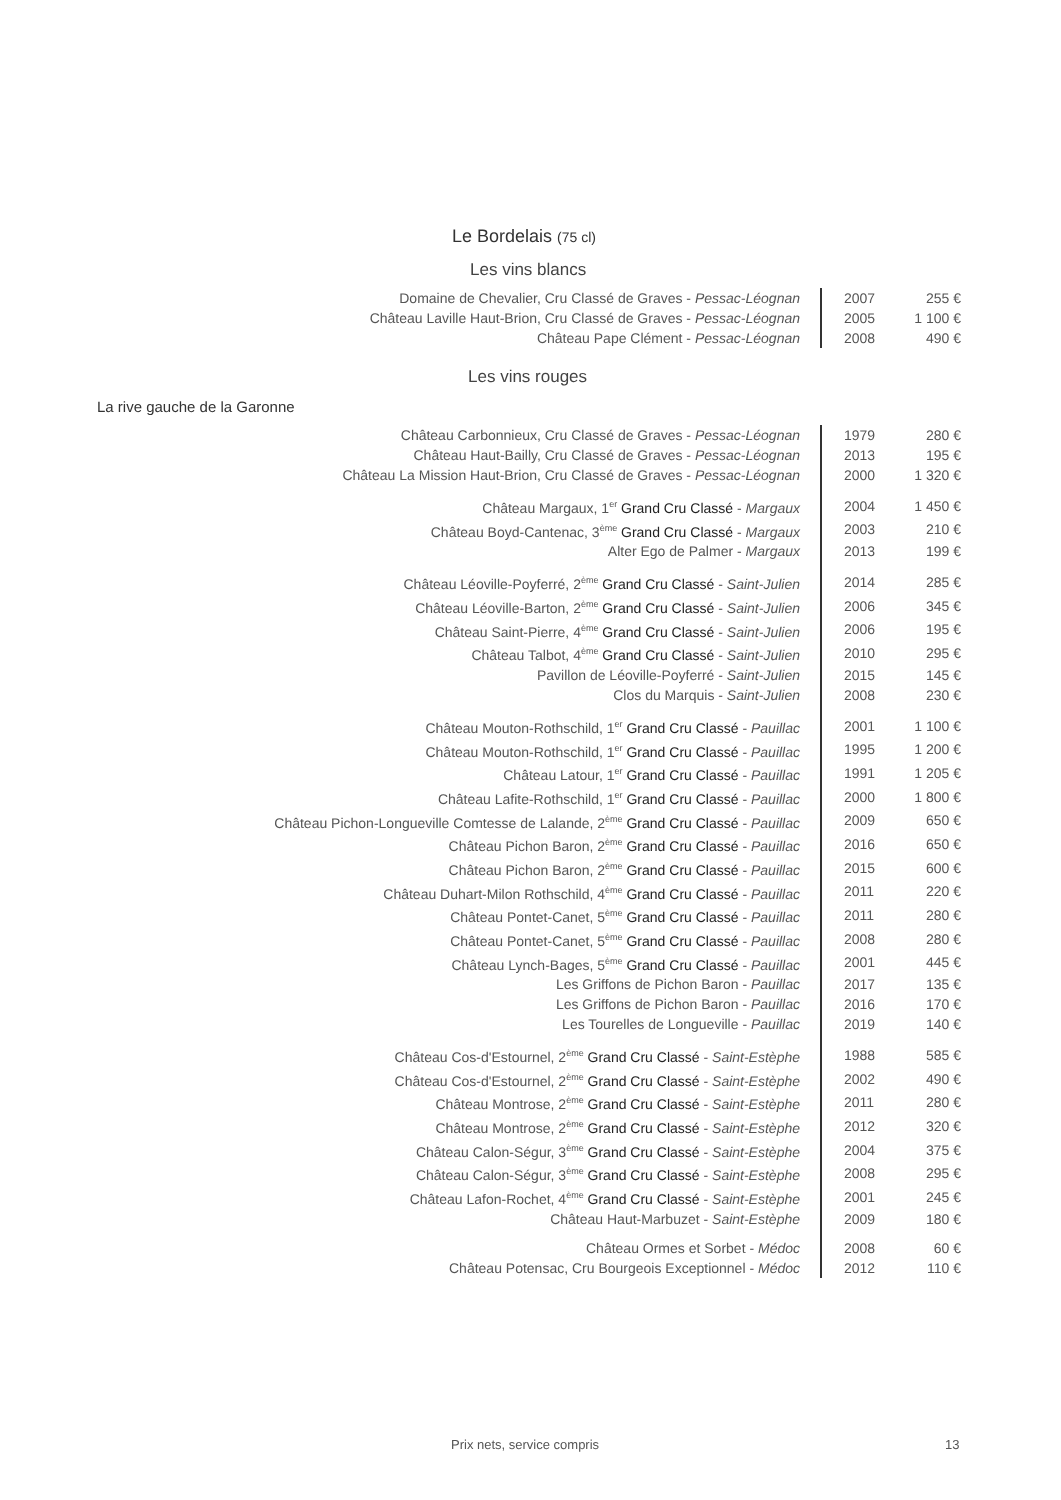Le Bordelais (75 cl)
Les vins blancs
| Domaine de Chevalier, Cru Classé de Graves - Pessac-Léognan | 2007 | 255 € |
| Château Laville Haut-Brion, Cru Classé de Graves - Pessac-Léognan | 2005 | 1 100 € |
| Château Pape Clément - Pessac-Léognan | 2008 | 490 € |
Les vins rouges
La rive gauche de la Garonne
| Château Carbonnieux, Cru Classé de Graves - Pessac-Léognan | 1979 | 280 € |
| Château Haut-Bailly, Cru Classé de Graves - Pessac-Léognan | 2013 | 195 € |
| Château La Mission Haut-Brion, Cru Classé de Graves - Pessac-Léognan | 2000 | 1 320 € |
| Château Margaux, 1<sup>er</sup> Grand Cru Classé - Margaux | 2004 | 1 450 € |
| Château Boyd-Cantenac, 3<sup>ème</sup> Grand Cru Classé - Margaux | 2003 | 210 € |
| Alter Ego de Palmer - Margaux | 2013 | 199 € |
| Château Léoville-Poyferré, 2<sup>ème</sup> Grand Cru Classé - Saint-Julien | 2014 | 285 € |
| Château Léoville-Barton, 2<sup>ème</sup> Grand Cru Classé - Saint-Julien | 2006 | 345 € |
| Château Saint-Pierre, 4<sup>ème</sup> Grand Cru Classé - Saint-Julien | 2006 | 195 € |
| Château Talbot, 4<sup>ème</sup> Grand Cru Classé - Saint-Julien | 2010 | 295 € |
| Pavillon de Léoville-Poyferré - Saint-Julien | 2015 | 145 € |
| Clos du Marquis - Saint-Julien | 2008 | 230 € |
| Château Mouton-Rothschild, 1<sup>er</sup> Grand Cru Classé - Pauillac | 2001 | 1 100 € |
| Château Mouton-Rothschild, 1<sup>er</sup> Grand Cru Classé - Pauillac | 1995 | 1 200 € |
| Château Latour, 1<sup>er</sup> Grand Cru Classé - Pauillac | 1991 | 1 205 € |
| Château Lafite-Rothschild, 1<sup>er</sup> Grand Cru Classé - Pauillac | 2000 | 1 800 € |
| Château Pichon-Longueville Comtesse de Lalande, 2<sup>ème</sup> Grand Cru Classé - Pauillac | 2009 | 650 € |
| Château Pichon Baron, 2<sup>ème</sup> Grand Cru Classé - Pauillac | 2016 | 650 € |
| Château Pichon Baron, 2<sup>ème</sup> Grand Cru Classé - Pauillac | 2015 | 600 € |
| Château Duhart-Milon Rothschild, 4<sup>ème</sup> Grand Cru Classé - Pauillac | 2011 | 220 € |
| Château Pontet-Canet, 5<sup>ème</sup> Grand Cru Classé - Pauillac | 2011 | 280 € |
| Château Pontet-Canet, 5<sup>ème</sup> Grand Cru Classé - Pauillac | 2008 | 280 € |
| Château Lynch-Bages, 5<sup>ème</sup> Grand Cru Classé - Pauillac | 2001 | 445 € |
| Les Griffons de Pichon Baron - Pauillac | 2017 | 135 € |
| Les Griffons de Pichon Baron - Pauillac | 2016 | 170 € |
| Les Tourelles de Longueville - Pauillac | 2019 | 140 € |
| Château Cos-d'Estournel, 2<sup>ème</sup> Grand Cru Classé - Saint-Estèphe | 1988 | 585 € |
| Château Cos-d'Estournel, 2<sup>ème</sup> Grand Cru Classé - Saint-Estèphe | 2002 | 490 € |
| Château Montrose, 2<sup>ème</sup> Grand Cru Classé - Saint-Estèphe | 2011 | 280 € |
| Château Montrose, 2<sup>ème</sup> Grand Cru Classé - Saint-Estèphe | 2012 | 320 € |
| Château Calon-Ségur, 3<sup>ème</sup> Grand Cru Classé - Saint-Estèphe | 2004 | 375 € |
| Château Calon-Ségur, 3<sup>ème</sup> Grand Cru Classé - Saint-Estèphe | 2008 | 295 € |
| Château Lafon-Rochet, 4<sup>ème</sup> Grand Cru Classé - Saint-Estèphe | 2001 | 245 € |
| Château Haut-Marbuzet - Saint-Estèphe | 2009 | 180 € |
| Château Ormes et Sorbet - Médoc | 2008 | 60 € |
| Château Potensac, Cru Bourgeois Exceptionnel - Médoc | 2012 | 110 € |
Prix nets, service compris 13